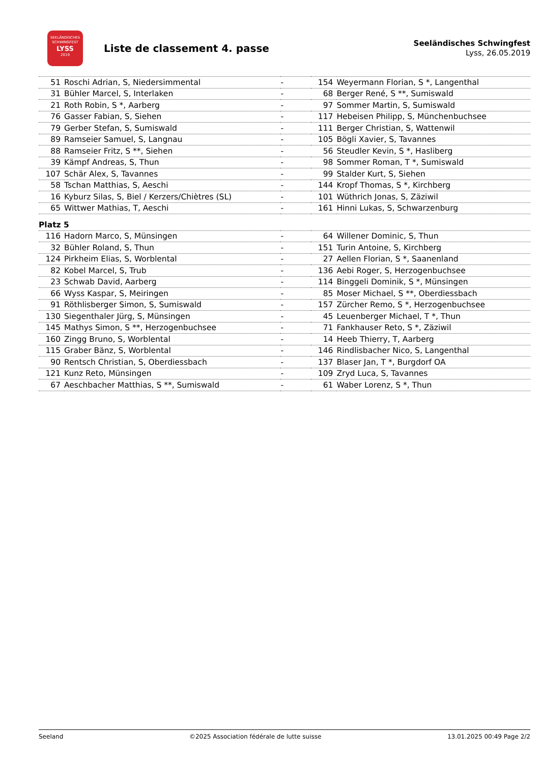SEELÄNDISCHES
SCHWINGFEST
LYSS
2019
Liste de classement 4. passe
Seeländisches Schwingfest
Lyss, 26.05.2019
| 51 | Roschi Adrian, S, Niedersimmental | - | 154 | Weyermann Florian, S *, Langenthal |
| 31 | Bühler Marcel, S, Interlaken | - | 68 | Berger René, S **, Sumiswald |
| 21 | Roth Robin, S *, Aarberg | - | 97 | Sommer Martin, S, Sumiswald |
| 76 | Gasser Fabian, S, Siehen | - | 117 | Hebeisen Philipp, S, Münchenbuchsee |
| 79 | Gerber Stefan, S, Sumiswald | - | 111 | Berger Christian, S, Wattenwil |
| 89 | Ramseier Samuel, S, Langnau | - | 105 | Bögli Xavier, S, Tavannes |
| 88 | Ramseier Fritz, S **, Siehen | - | 56 | Steudler Kevin, S *, Hasliberg |
| 39 | Kämpf Andreas, S, Thun | - | 98 | Sommer Roman, T *, Sumiswald |
| 107 | Schär Alex, S, Tavannes | - | 99 | Stalder Kurt, S, Siehen |
| 58 | Tschan Matthias, S, Aeschi | - | 144 | Kropf Thomas, S *, Kirchberg |
| 16 | Kyburz Silas, S, Biel / Kerzers/Chiètres (SL) | - | 101 | Wüthrich Jonas, S, Zäziwil |
| 65 | Wittwer Mathias, T, Aeschi | - | 161 | Hinni Lukas, S, Schwarzenburg |
| Platz 5 | | | | |
| 116 | Hadorn Marco, S, Münsingen | - | 64 | Willener Dominic, S, Thun |
| 32 | Bühler Roland, S, Thun | - | 151 | Turin Antoine, S, Kirchberg |
| 124 | Pirkheim Elias, S, Worblental | - | 27 | Aellen Florian, S *, Saanenland |
| 82 | Kobel Marcel, S, Trub | - | 136 | Aebi Roger, S, Herzogenbuchsee |
| 23 | Schwab David, Aarberg | - | 114 | Binggeli Dominik, S *, Münsingen |
| 66 | Wyss Kaspar, S, Meiringen | - | 85 | Moser Michael, S **, Oberdiessbach |
| 91 | Röthlisberger Simon, S, Sumiswald | - | 157 | Zürcher Remo, S *, Herzogenbuchsee |
| 130 | Siegenthaler Jürg, S, Münsingen | - | 45 | Leuenberger Michael, T *, Thun |
| 145 | Mathys Simon, S **, Herzogenbuchsee | - | 71 | Fankhauser Reto, S *, Zäziwil |
| 160 | Zingg Bruno, S, Worblental | - | 14 | Heeb Thierry, T, Aarberg |
| 115 | Graber Bänz, S, Worblental | - | 146 | Rindlisbacher Nico, S, Langenthal |
| 90 | Rentsch Christian, S, Oberdiessbach | - | 137 | Blaser Jan, T *, Burgdorf OA |
| 121 | Kunz Reto, Münsingen | - | 109 | Zryd Luca, S, Tavannes |
| 67 | Aeschbacher Matthias, S **, Sumiswald | - | 61 | Waber Lorenz, S *, Thun |
Seeland ©2025 Association fédérale de lutte suisse 13.01.2025 00:49 Page 2/2